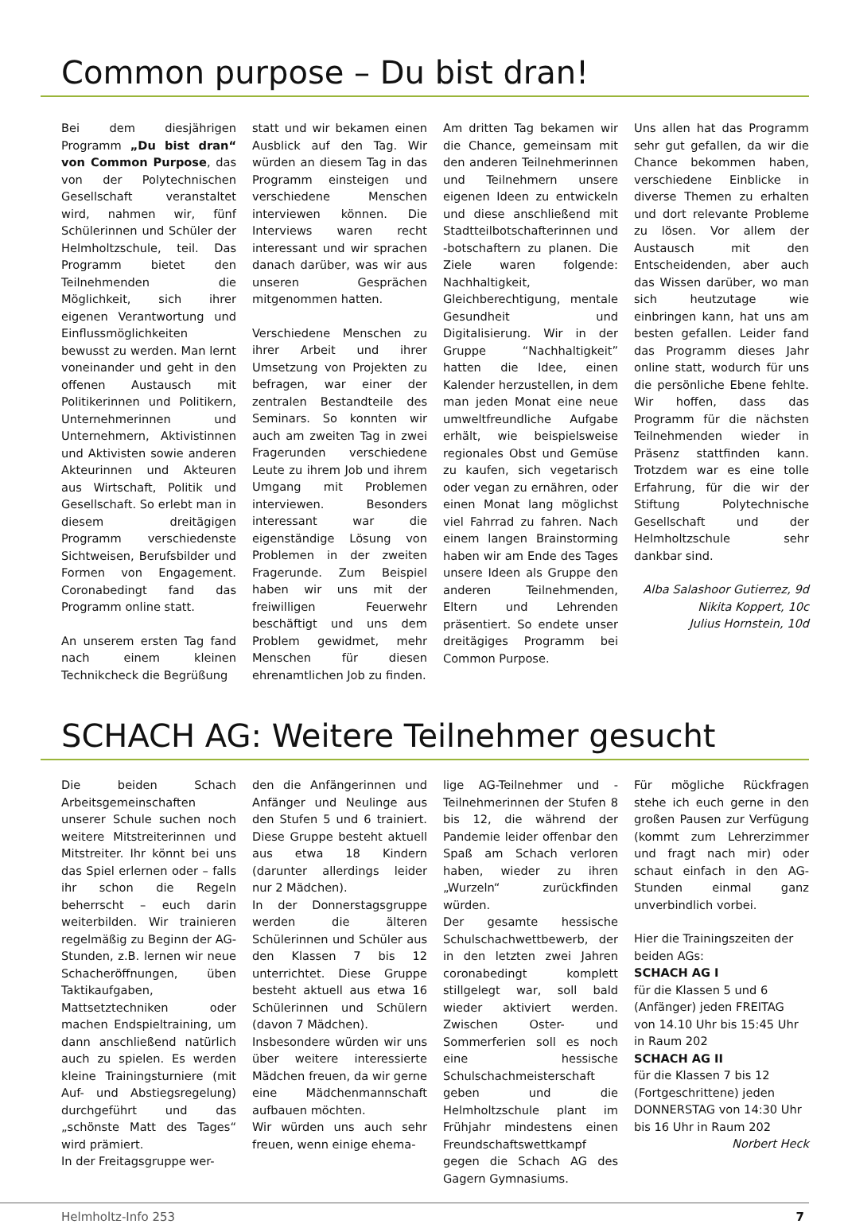Common purpose – Du bist dran!
Bei dem diesjährigen Programm „Du bist dran“ von Common Purpose, das von der Polytechnischen Gesellschaft veranstaltet wird, nahmen wir, fünf Schülerinnen und Schüler der Helmholtzschule, teil. Das Programm bietet den Teilnehmenden die Möglichkeit, sich ihrer eigenen Verantwortung und Einflussmöglichkeiten bewusst zu werden. Man lernt voneinander und geht in den offenen Austausch mit Politikerinnen und Politikern, Unternehmerinnen und Unternehmern, Aktivistinnen und Aktivisten sowie anderen Akteurinnen und Akteuren aus Wirtschaft, Politik und Gesellschaft. So erlebt man in diesem dreitägigen Programm verschiedenste Sichtweisen, Berufsbilder und Formen von Engagement. Coronabedingt fand das Programm online statt.
An unserem ersten Tag fand nach einem kleinen Technikcheck die Begrüßung
statt und wir bekamen einen Ausblick auf den Tag. Wir würden an diesem Tag in das Programm einsteigen und verschiedene Menschen interviewen können. Die Interviews waren recht interessant und wir sprachen danach darüber, was wir aus unseren Gesprächen mitgenommen hatten.
Verschiedene Menschen zu ihrer Arbeit und ihrer Umsetzung von Projekten zu befragen, war einer der zentralen Bestandteile des Seminars. So konnten wir auch am zweiten Tag in zwei Fragerunden verschiedene Leute zu ihrem Job und ihrem Umgang mit Problemen interviewen. Besonders interessant war die eigenständige Lösung von Problemen in der zweiten Fragerunde. Zum Beispiel haben wir uns mit der freiwilligen Feuerwehr beschäftigt und uns dem Problem gewidmet, mehr Menschen für diesen ehrenamtlichen Job zu finden.
Am dritten Tag bekamen wir die Chance, gemeinsam mit den anderen Teilnehmerinnen und Teilnehmern unsere eigenen Ideen zu entwickeln und diese anschließend mit Stadtteilbotschafterinnen und -botschaftern zu planen. Die Ziele waren folgende: Nachhaltigkeit, Gleichberechtigung, mentale Gesundheit und Digitalisierung. Wir in der Gruppe “Nachhaltigkeit” hatten die Idee, einen Kalender herzustellen, in dem man jeden Monat eine neue umweltfreundliche Aufgabe erhält, wie beispielsweise regionales Obst und Gemüse zu kaufen, sich vegetarisch oder vegan zu ernähren, oder einen Monat lang möglichst viel Fahrrad zu fahren. Nach einem langen Brainstorming haben wir am Ende des Tages unsere Ideen als Gruppe den anderen Teilnehmenden, Eltern und Lehrenden präsentiert. So endete unser dreitägiges Programm bei Common Purpose.
Uns allen hat das Programm sehr gut gefallen, da wir die Chance bekommen haben, verschiedene Einblicke in diverse Themen zu erhalten und dort relevante Probleme zu lösen. Vor allem der Austausch mit den Entscheidenden, aber auch das Wissen darüber, wo man sich heutzutage wie einbringen kann, hat uns am besten gefallen. Leider fand das Programm dieses Jahr online statt, wodurch für uns die persönliche Ebene fehlte. Wir hoffen, dass das Programm für die nächsten Teilnehmenden wieder in Präsenz stattfinden kann. Trotzdem war es eine tolle Erfahrung, für die wir der Stiftung Polytechnische Gesellschaft und der Helmholtzschule sehr dankbar sind.
Alba Salashoor Gutierrez, 9d
Nikita Koppert, 10c
Julius Hornstein, 10d
SCHACH AG: Weitere Teilnehmer gesucht
Die beiden Schach Arbeitsgemeinschaften unserer Schule suchen noch weitere Mitstreiterinnen und Mitstreiter. Ihr könnt bei uns das Spiel erlernen oder – falls ihr schon die Regeln beherrscht – euch darin weiterbilden. Wir trainieren regelmäßig zu Beginn der AG-Stunden, z.B. lernen wir neue Schacheröffnungen, üben Taktikaufgaben, Mattsetztechniken oder machen Endspieltraining, um dann anschließend natürlich auch zu spielen. Es werden kleine Trainingsturniere (mit Auf- und Abstiegsregelung) durchgeführt und das „schönste Matt des Tages“ wird prämiert.
In der Freitagsgruppe wer-
den die Anfängerinnen und Anfänger und Neulinge aus den Stufen 5 und 6 trainiert. Diese Gruppe besteht aktuell aus etwa 18 Kindern (darunter allerdings leider nur 2 Mädchen).
In der Donnerstagsgruppe werden die älteren Schülerinnen und Schüler aus den Klassen 7 bis 12 unterrichtet. Diese Gruppe besteht aktuell aus etwa 16 Schülerinnen und Schülern (davon 7 Mädchen).
Insbesondere würden wir uns über weitere interessierte Mädchen freuen, da wir gerne eine Mädchenmannschaft aufbauen möchten.
Wir würden uns auch sehr freuen, wenn einige ehema-
lige AG-Teilnehmer und -Teilnehmerinnen der Stufen 8 bis 12, die während der Pandemie leider offenbar den Spaß am Schach verloren haben, wieder zu ihren „Wurzeln“ zurückfinden würden.
Der gesamte hessische Schulschachwettbewerb, der in den letzten zwei Jahren coronabedingt komplett stillgelegt war, soll bald wieder aktiviert werden. Zwischen Oster- und Sommerferien soll es noch eine hessische Schulschachmeisterschaft geben und die Helmholtzschule plant im Frühjahr mindestens einen Freundschaftswettkampf gegen die Schach AG des Gagern Gymnasiums.
Für mögliche Rückfragen stehe ich euch gerne in den großen Pausen zur Verfügung (kommt zum Lehrerzimmer und fragt nach mir) oder schaut einfach in den AG-Stunden einmal ganz unverbindlich vorbei.
Hier die Trainingszeiten der beiden AGs:
SCHACH AG I
für die Klassen 5 und 6 (Anfänger) jeden FREITAG von 14.10 Uhr bis 15:45 Uhr in Raum 202
SCHACH AG II
für die Klassen 7 bis 12 (Fortgeschrittene) jeden DONNERSTAG von 14:30 Uhr bis 16 Uhr in Raum 202
Norbert Heck
Helmholtz-Info 253 7